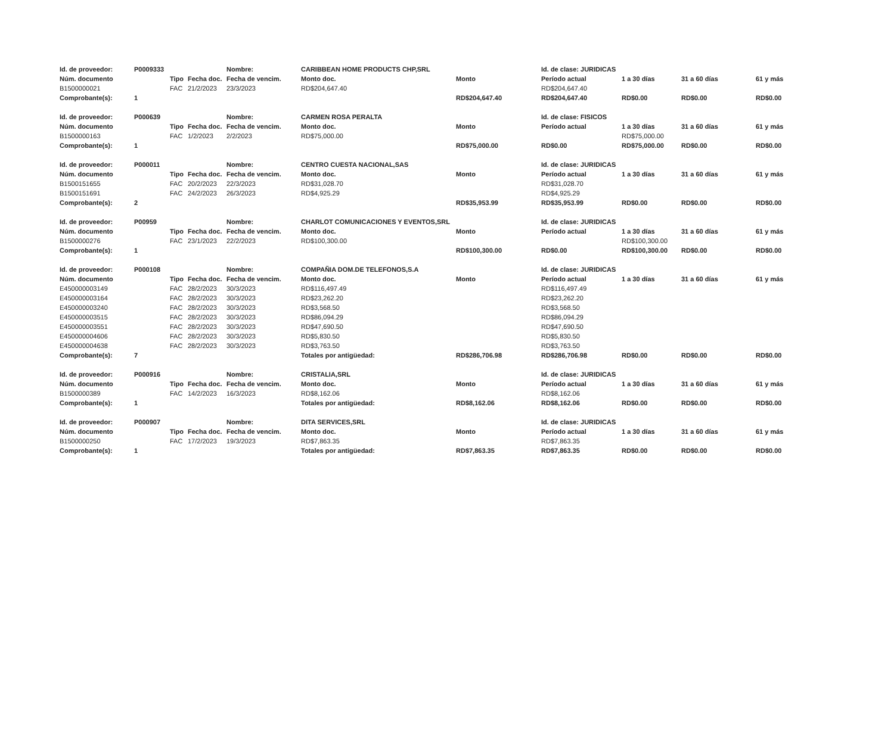| Id. de proveedor: | P0009333 | | | Nombre: | CARIBBEAN HOME PRODUCTS CHP,SRL | | Id. de clase: JURIDICAS | | | |
| Núm. documento | | Tipo | Fecha doc. | Fecha de vencim. | Monto doc. | Monto | Período actual | 1 a 30 días | 31 a 60 días | 61 y más |
| B1500000021 | | FAC | 21/2/2023 | 23/3/2023 | RD$204,647.40 | | RD$204,647.40 | | | |
| Comprobante(s): | 1 | | | | | RD$204,647.40 | RD$204,647.40 | RD$0.00 | RD$0.00 | RD$0.00 |
| Id. de proveedor: | P000639 | | | Nombre: | CARMEN ROSA PERALTA | | Id. de clase: FISICOS | | | |
| Núm. documento | | Tipo | Fecha doc. | Fecha de vencim. | Monto doc. | Monto | Período actual | 1 a 30 días | 31 a 60 días | 61 y más |
| B1500000163 | | FAC | 1/2/2023 | 2/2/2023 | RD$75,000.00 | | | RD$75,000.00 | | |
| Comprobante(s): | 1 | | | | | RD$75,000.00 | RD$0.00 | RD$75,000.00 | RD$0.00 | RD$0.00 |
| Id. de proveedor: | P000011 | | | Nombre: | CENTRO CUESTA NACIONAL,SAS | | Id. de clase: JURIDICAS | | | |
| Núm. documento | | Tipo | Fecha doc. | Fecha de vencim. | Monto doc. | Monto | Período actual | 1 a 30 días | 31 a 60 días | 61 y más |
| B1500151655 | | FAC | 20/2/2023 | 22/3/2023 | RD$31,028.70 | | RD$31,028.70 | | | |
| B1500151691 | | FAC | 24/2/2023 | 26/3/2023 | RD$4,925.29 | | RD$4,925.29 | | | |
| Comprobante(s): | 2 | | | | | RD$35,953.99 | RD$35,953.99 | RD$0.00 | RD$0.00 | RD$0.00 |
| Id. de proveedor: | P00959 | | | Nombre: | CHARLOT COMUNICACIONES Y EVENTOS,SRL | | Id. de clase: JURIDICAS | | | |
| Núm. documento | | Tipo | Fecha doc. | Fecha de vencim. | Monto doc. | Monto | Período actual | 1 a 30 días | 31 a 60 días | 61 y más |
| B1500000276 | | FAC | 23/1/2023 | 22/2/2023 | RD$100,300.00 | | | RD$100,300.00 | | |
| Comprobante(s): | 1 | | | | | RD$100,300.00 | RD$0.00 | RD$100,300.00 | RD$0.00 | RD$0.00 |
| Id. de proveedor: | P000108 | | | Nombre: | COMPAÑIA DOM.DE TELEFONOS,S.A | | Id. de clase: JURIDICAS | | | |
| Núm. documento | | Tipo | Fecha doc. | Fecha de vencim. | Monto doc. | Monto | Período actual | 1 a 30 días | 31 a 60 días | 61 y más |
| E450000003149 | | FAC | 28/2/2023 | 30/3/2023 | RD$116,497.49 | | RD$116,497.49 | | | |
| E450000003164 | | FAC | 28/2/2023 | 30/3/2023 | RD$23,262.20 | | RD$23,262.20 | | | |
| E450000003240 | | FAC | 28/2/2023 | 30/3/2023 | RD$3,568.50 | | RD$3,568.50 | | | |
| E450000003515 | | FAC | 28/2/2023 | 30/3/2023 | RD$86,094.29 | | RD$86,094.29 | | | |
| E450000003551 | | FAC | 28/2/2023 | 30/3/2023 | RD$47,690.50 | | RD$47,690.50 | | | |
| E450000004606 | | FAC | 28/2/2023 | 30/3/2023 | RD$5,830.50 | | RD$5,830.50 | | | |
| E450000004638 | | FAC | 28/2/2023 | 30/3/2023 | RD$3,763.50 | | RD$3,763.50 | | | |
| Comprobante(s): | 7 | | | | Totales por antigüedad: | RD$286,706.98 | RD$286,706.98 | RD$0.00 | RD$0.00 | RD$0.00 |
| Id. de proveedor: | P000916 | | | Nombre: | CRISTALIA,SRL | | Id. de clase: JURIDICAS | | | |
| Núm. documento | | Tipo | Fecha doc. | Fecha de vencim. | Monto doc. | Monto | Período actual | 1 a 30 días | 31 a 60 días | 61 y más |
| B1500000389 | | FAC | 14/2/2023 | 16/3/2023 | RD$8,162.06 | | RD$8,162.06 | | | |
| Comprobante(s): | 1 | | | | Totales por antigüedad: | RD$8,162.06 | RD$8,162.06 | RD$0.00 | RD$0.00 | RD$0.00 |
| Id. de proveedor: | P000907 | | | Nombre: | DITA SERVICES,SRL | | Id. de clase: JURIDICAS | | | |
| Núm. documento | | Tipo | Fecha doc. | Fecha de vencim. | Monto doc. | Monto | Período actual | 1 a 30 días | 31 a 60 días | 61 y más |
| B1500000250 | | FAC | 17/2/2023 | 19/3/2023 | RD$7,863.35 | | RD$7,863.35 | | | |
| Comprobante(s): | 1 | | | | Totales por antigüedad: | RD$7,863.35 | RD$7,863.35 | RD$0.00 | RD$0.00 | RD$0.00 |